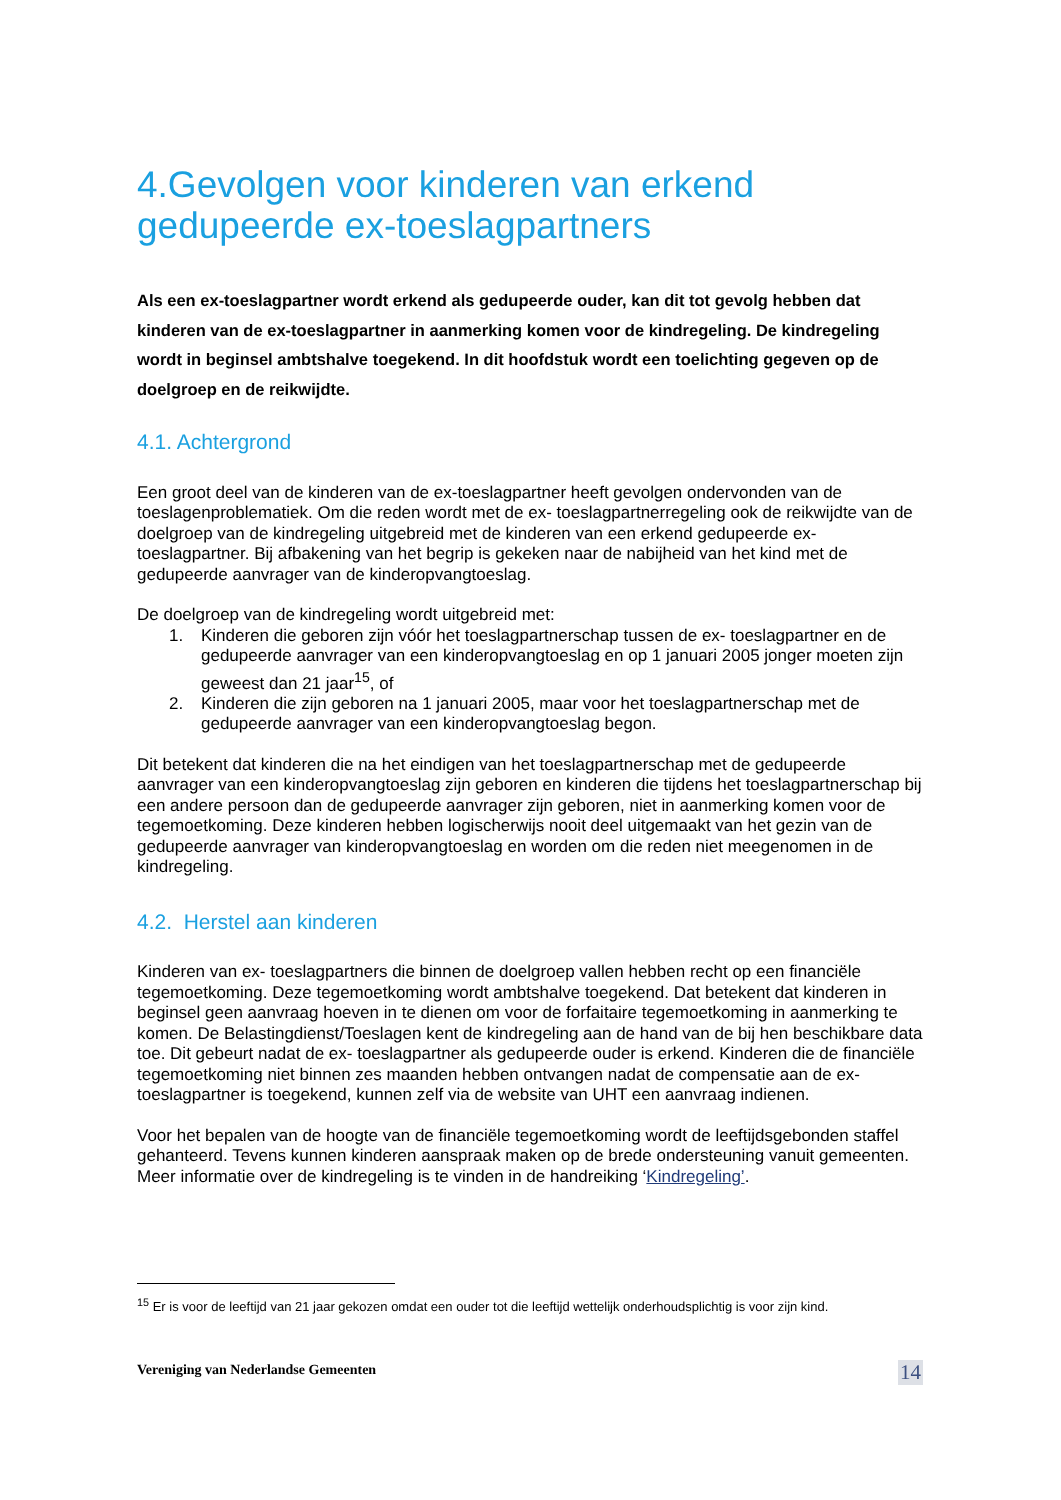4.Gevolgen voor kinderen van erkend gedupeerde ex-toeslagpartners
Als een ex-toeslagpartner wordt erkend als gedupeerde ouder, kan dit tot gevolg hebben dat kinderen van de ex-toeslagpartner in aanmerking komen voor de kindregeling. De kindregeling wordt in beginsel ambtshalve toegekend. In dit hoofdstuk wordt een toelichting gegeven op de doelgroep en de reikwijdte.
4.1. Achtergrond
Een groot deel van de kinderen van de ex-toeslagpartner heeft gevolgen ondervonden van de toeslagenproblematiek. Om die reden wordt met de ex- toeslagpartnerregeling ook de reikwijdte van de doelgroep van de kindregeling uitgebreid met de kinderen van een erkend gedupeerde ex-toeslagpartner. Bij afbakening van het begrip is gekeken naar de nabijheid van het kind met de gedupeerde aanvrager van de kinderopvangtoeslag.
De doelgroep van de kindregeling wordt uitgebreid met:
1. Kinderen die geboren zijn vóór het toeslagpartnerschap tussen de ex- toeslagpartner en de gedupeerde aanvrager van een kinderopvangtoeslag en op 1 januari 2005 jonger moeten zijn geweest dan 21 jaar<sup>15</sup>, of
2. Kinderen die zijn geboren na 1 januari 2005, maar voor het toeslagpartnerschap met de gedupeerde aanvrager van een kinderopvangtoeslag begon.
Dit betekent dat kinderen die na het eindigen van het toeslagpartnerschap met de gedupeerde aanvrager van een kinderopvangtoeslag zijn geboren en kinderen die tijdens het toeslagpartnerschap bij een andere persoon dan de gedupeerde aanvrager zijn geboren, niet in aanmerking komen voor de tegemoetkoming. Deze kinderen hebben logischerwijs nooit deel uitgemaakt van het gezin van de gedupeerde aanvrager van kinderopvangtoeslag en worden om die reden niet meegenomen in de kindregeling.
4.2. Herstel aan kinderen
Kinderen van ex- toeslagpartners die binnen de doelgroep vallen hebben recht op een financiële tegemoetkoming. Deze tegemoetkoming wordt ambtshalve toegekend. Dat betekent dat kinderen in beginsel geen aanvraag hoeven in te dienen om voor de forfaitaire tegemoetkoming in aanmerking te komen. De Belastingdienst/Toeslagen kent de kindregeling aan de hand van de bij hen beschikbare data toe. Dit gebeurt nadat de ex- toeslagpartner als gedupeerde ouder is erkend. Kinderen die de financiële tegemoetkoming niet binnen zes maanden hebben ontvangen nadat de compensatie aan de ex- toeslagpartner is toegekend, kunnen zelf via de website van UHT een aanvraag indienen.
Voor het bepalen van de hoogte van de financiële tegemoetkoming wordt de leeftijdsgebonden staffel gehanteerd. Tevens kunnen kinderen aanspraak maken op de brede ondersteuning vanuit gemeenten. Meer informatie over de kindregeling is te vinden in de handreiking ‘Kindregeling’.
<sup>15</sup> Er is voor de leeftijd van 21 jaar gekozen omdat een ouder tot die leeftijd wettelijk onderhoudsplichtig is voor zijn kind.
Vereniging van Nederlandse Gemeenten 14